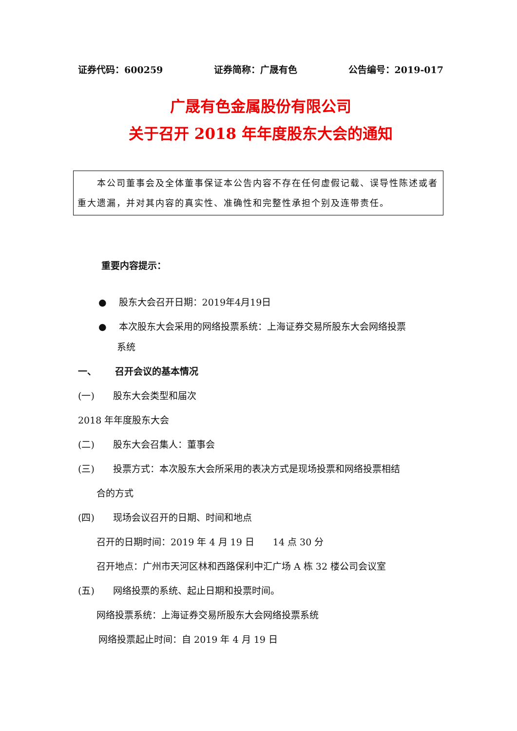证券代码：600259 证券简称：广晟有色 公告编号：2019-017
广晟有色金属股份有限公司
关于召开 2018 年年度股东大会的通知
  本公司董事会及全体董事保证本公告内容不存在任何虚假记载、误导性陈述或者重大遗漏，并对其内容的真实性、准确性和完整性承担个别及连带责任。
重要内容提示：
●  股东大会召开日期：2019年4月19日
●  本次股东大会采用的网络投票系统：上海证券交易所股东大会网络投票
系统
一、  召开会议的基本情况
(一)  股东大会类型和届次
2018 年年度股东大会
(二)  股东大会召集人：董事会
(三)  投票方式：本次股东大会所采用的表决方式是现场投票和网络投票相结
合的方式
(四)  现场会议召开的日期、时间和地点
召开的日期时间：2019 年 4 月 19 日  14 点 30 分
召开地点：广州市天河区林和西路保利中汇广场 A 栋 32 楼公司会议室
(五)  网络投票的系统、起止日期和投票时间。
网络投票系统：上海证券交易所股东大会网络投票系统
网络投票起止时间：自 2019 年 4 月 19 日